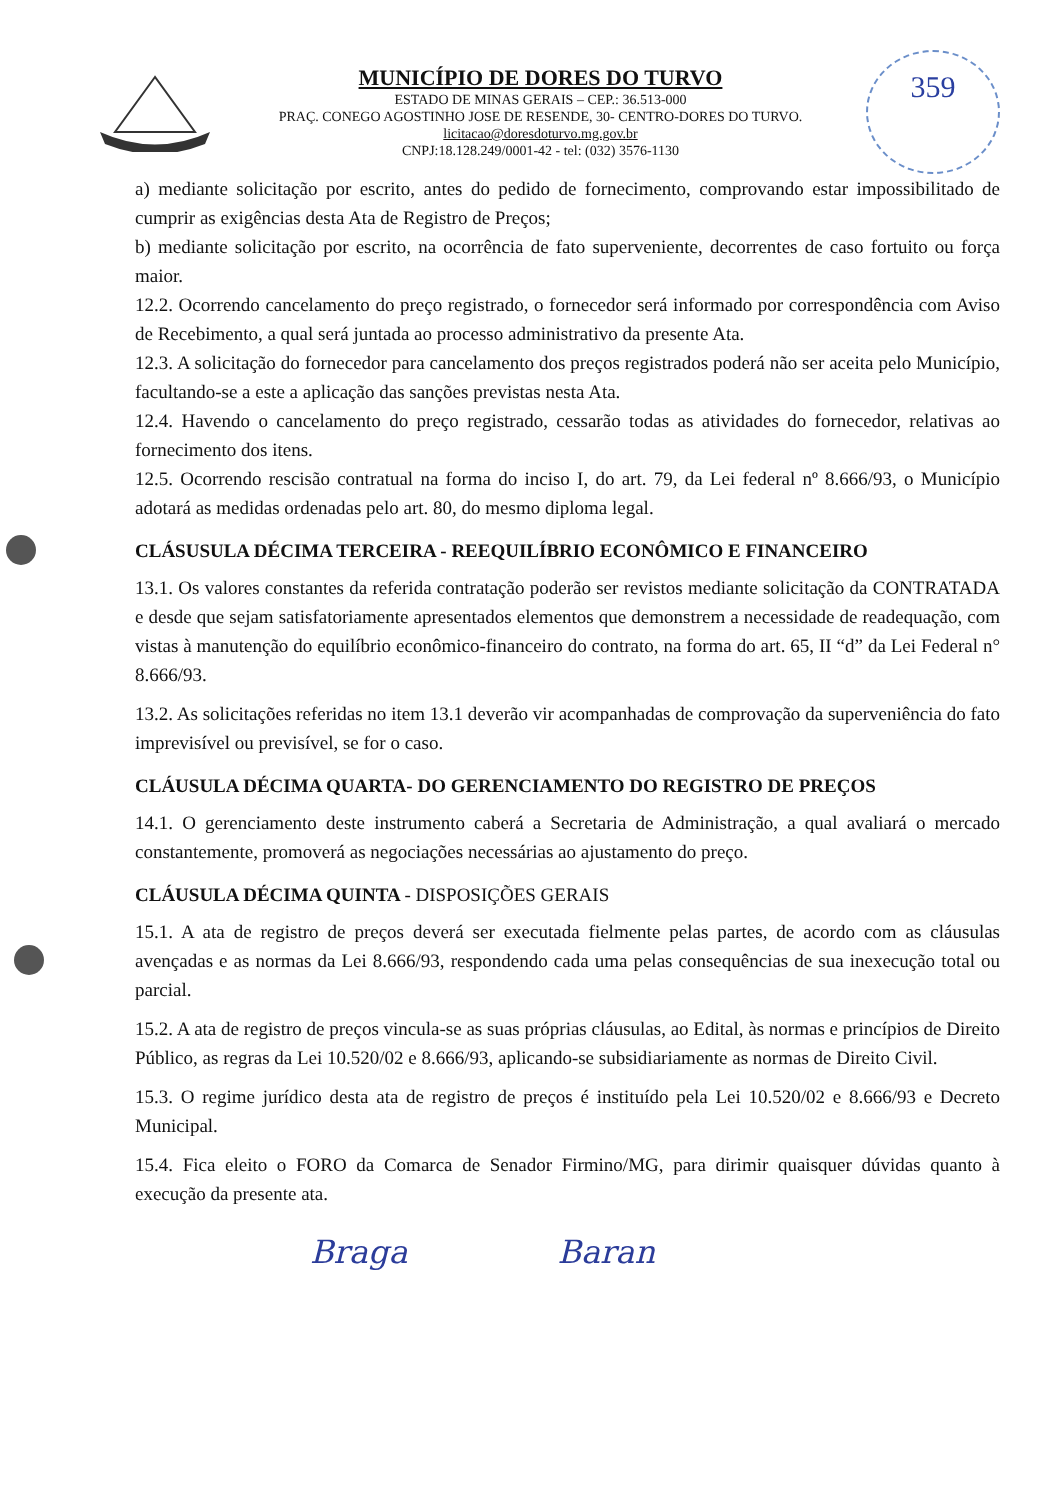MUNICÍPIO DE DORES DO TURVO
ESTADO DE MINAS GERAIS – CEP.: 36.513-000
PRAÇ. CONEGO AGOSTINHO JOSE DE RESENDE, 30- CENTRO-DORES DO TURVO.
licitacao@doresdoturvo.mg.gov.br
CNPJ:18.128.249/0001-42 - tel: (032) 3576-1130
359
a) mediante solicitação por escrito, antes do pedido de fornecimento, comprovando estar impossibilitado de cumprir as exigências desta Ata de Registro de Preços;
b) mediante solicitação por escrito, na ocorrência de fato superveniente, decorrentes de caso fortuito ou força maior.
12.2. Ocorrendo cancelamento do preço registrado, o fornecedor será informado por correspondência com Aviso de Recebimento, a qual será juntada ao processo administrativo da presente Ata.
12.3. A solicitação do fornecedor para cancelamento dos preços registrados poderá não ser aceita pelo Município, facultando-se a este a aplicação das sanções previstas nesta Ata.
12.4. Havendo o cancelamento do preço registrado, cessarão todas as atividades do fornecedor, relativas ao fornecimento dos itens.
12.5. Ocorrendo rescisão contratual na forma do inciso I, do art. 79, da Lei federal nº 8.666/93, o Município adotará as medidas ordenadas pelo art. 80, do mesmo diploma legal.
CLÁSUSULA DÉCIMA TERCEIRA - REEQUILÍBRIO ECONÔMICO E FINANCEIRO
13.1. Os valores constantes da referida contratação poderão ser revistos mediante solicitação da CONTRATADA e desde que sejam satisfatoriamente apresentados elementos que demonstrem a necessidade de readequação, com vistas à manutenção do equilíbrio econômico-financeiro do contrato, na forma do art. 65, II “d” da Lei Federal n° 8.666/93.
13.2. As solicitações referidas no item 13.1 deverão vir acompanhadas de comprovação da superveniência do fato imprevisível ou previsível, se for o caso.
CLÁUSULA DÉCIMA QUARTA- DO GERENCIAMENTO DO REGISTRO DE PREÇOS
14.1. O gerenciamento deste instrumento caberá a Secretaria de Administração, a qual avaliará o mercado constantemente, promoverá as negociações necessárias ao ajustamento do preço.
CLÁUSULA DÉCIMA QUINTA - DISPOSIÇÕES GERAIS
15.1. A ata de registro de preços deverá ser executada fielmente pelas partes, de acordo com as cláusulas avençadas e as normas da Lei 8.666/93, respondendo cada uma pelas consequências de sua inexecução total ou parcial.
15.2. A ata de registro de preços vincula-se as suas próprias cláusulas, ao Edital, às normas e princípios de Direito Público, as regras da Lei 10.520/02 e 8.666/93, aplicando-se subsidiariamente as normas de Direito Civil.
15.3. O regime jurídico desta ata de registro de preços é instituído pela Lei 10.520/02 e 8.666/93 e Decreto Municipal.
15.4. Fica eleito o FORO da Comarca de Senador Firmino/MG, para dirimir quaisquer dúvidas quanto à execução da presente ata.
Braga Baran